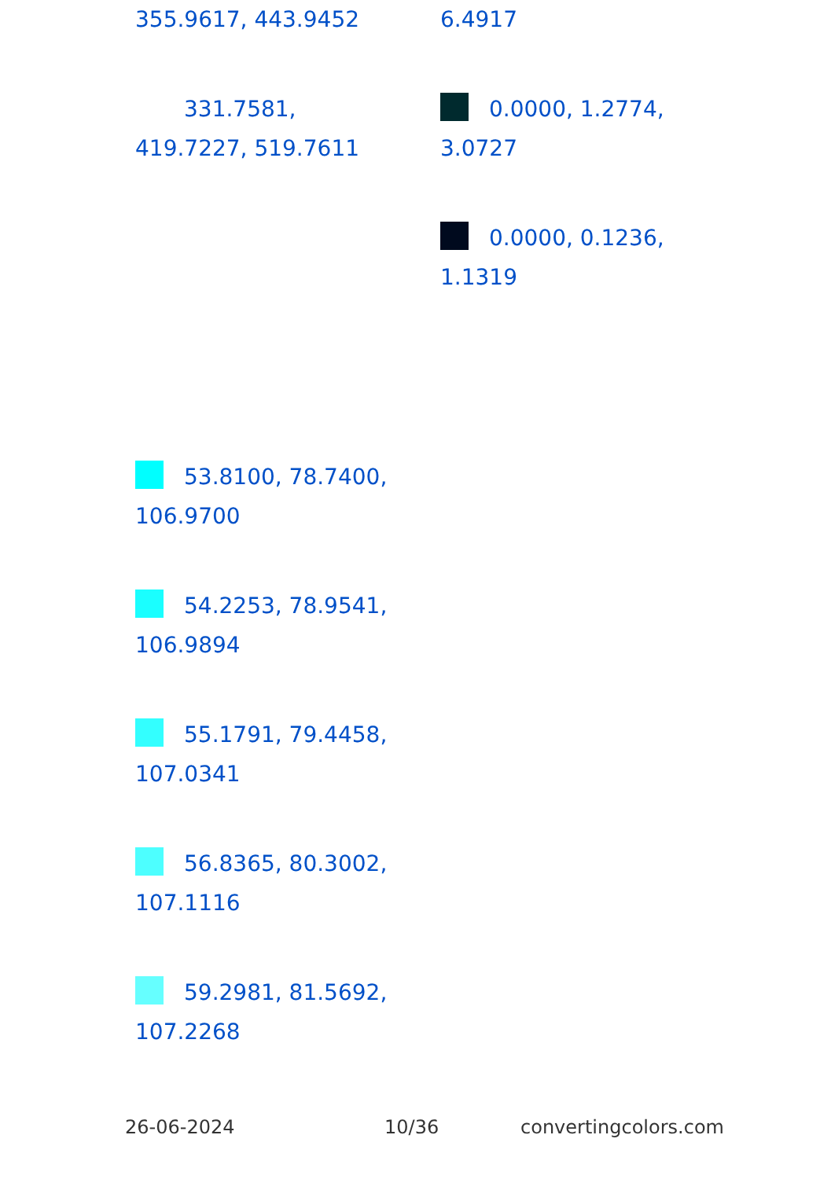355.9617, 443.9452 6.4917
331.7581, 419.7227, 519.7611
0.0000, 1.2774, 3.0727
0.0000, 0.1236, 1.1319
53.8100, 78.7400, 106.9700
54.2253, 78.9541, 106.9894
55.1791, 79.4458, 107.0341
56.8365, 80.3002, 107.1116
59.2981, 81.5692, 107.2268
26-06-2024 10/36 convertingcolors.com